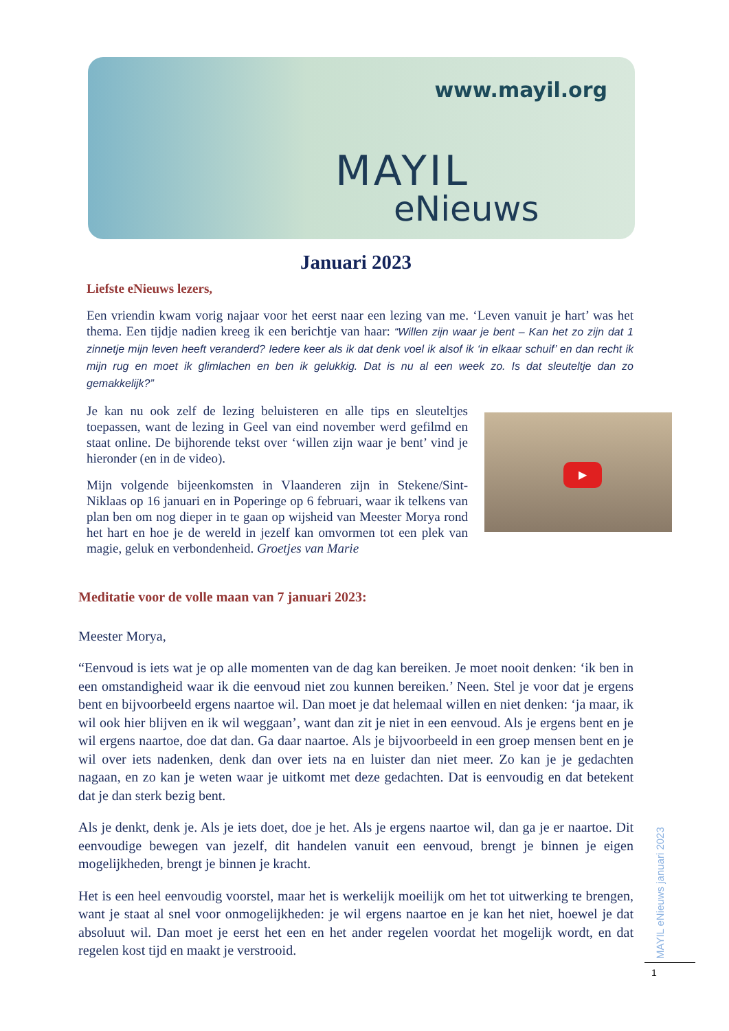www.mayil.org
MAYIL
eNieuws
Januari 2023
Liefste eNieuws lezers,
Een vriendin kwam vorig najaar voor het eerst naar een lezing van me. ‘Leven vanuit je hart’ was het thema. Een tijdje nadien kreeg ik een berichtje van haar: “Willen zijn waar je bent – Kan het zo zijn dat 1 zinnetje mijn leven heeft veranderd? Iedere keer als ik dat denk voel ik alsof ik ‘in elkaar schuif’ en dan recht ik mijn rug en moet ik glimlachen en ben ik gelukkig. Dat is nu al een week zo. Is dat sleuteltje dan zo gemakkelijk?”
Je kan nu ook zelf de lezing beluisteren en alle tips en sleuteltjes toepassen, want de lezing in Geel van eind november werd gefilmd en staat online. De bijhorende tekst over ‘willen zijn waar je bent’ vind je hieronder (en in de video).
Mijn volgende bijeenkomsten in Vlaanderen zijn in Stekene/Sint-Niklaas op 16 januari en in Poperinge op 6 februari, waar ik telkens van plan ben om nog dieper in te gaan op wijsheid van Meester Morya rond het hart en hoe je de wereld in jezelf kan omvormen tot een plek van magie, geluk en verbondenheid. Groetjes van Marie
▶
Meditatie voor de volle maan van 7 januari 2023:
Meester Morya,
“Eenvoud is iets wat je op alle momenten van de dag kan bereiken. Je moet nooit denken: ‘ik ben in een omstandigheid waar ik die eenvoud niet zou kunnen bereiken.’ Neen. Stel je voor dat je ergens bent en bijvoorbeeld ergens naartoe wil. Dan moet je dat helemaal willen en niet denken: ‘ja maar, ik wil ook hier blijven en ik wil weggaan’, want dan zit je niet in een eenvoud. Als je ergens bent en je wil ergens naartoe, doe dat dan. Ga daar naartoe. Als je bijvoorbeeld in een groep mensen bent en je wil over iets nadenken, denk dan over iets na en luister dan niet meer. Zo kan je je gedachten nagaan, en zo kan je weten waar je uitkomt met deze gedachten. Dat is eenvoudig en dat betekent dat je dan sterk bezig bent.
Als je denkt, denk je. Als je iets doet, doe je het. Als je ergens naartoe wil, dan ga je er naartoe. Dit eenvoudige bewegen van jezelf, dit handelen vanuit een eenvoud, brengt je binnen je eigen mogelijkheden, brengt je binnen je kracht.
Het is een heel eenvoudig voorstel, maar het is werkelijk moeilijk om het tot uitwerking te brengen, want je staat al snel voor onmogelijkheden: je wil ergens naartoe en je kan het niet, hoewel je dat absoluut wil. Dan moet je eerst het een en het ander regelen voordat het mogelijk wordt, en dat regelen kost tijd en maakt je verstrooid.
MAYIL eNieuws januari 2023
1